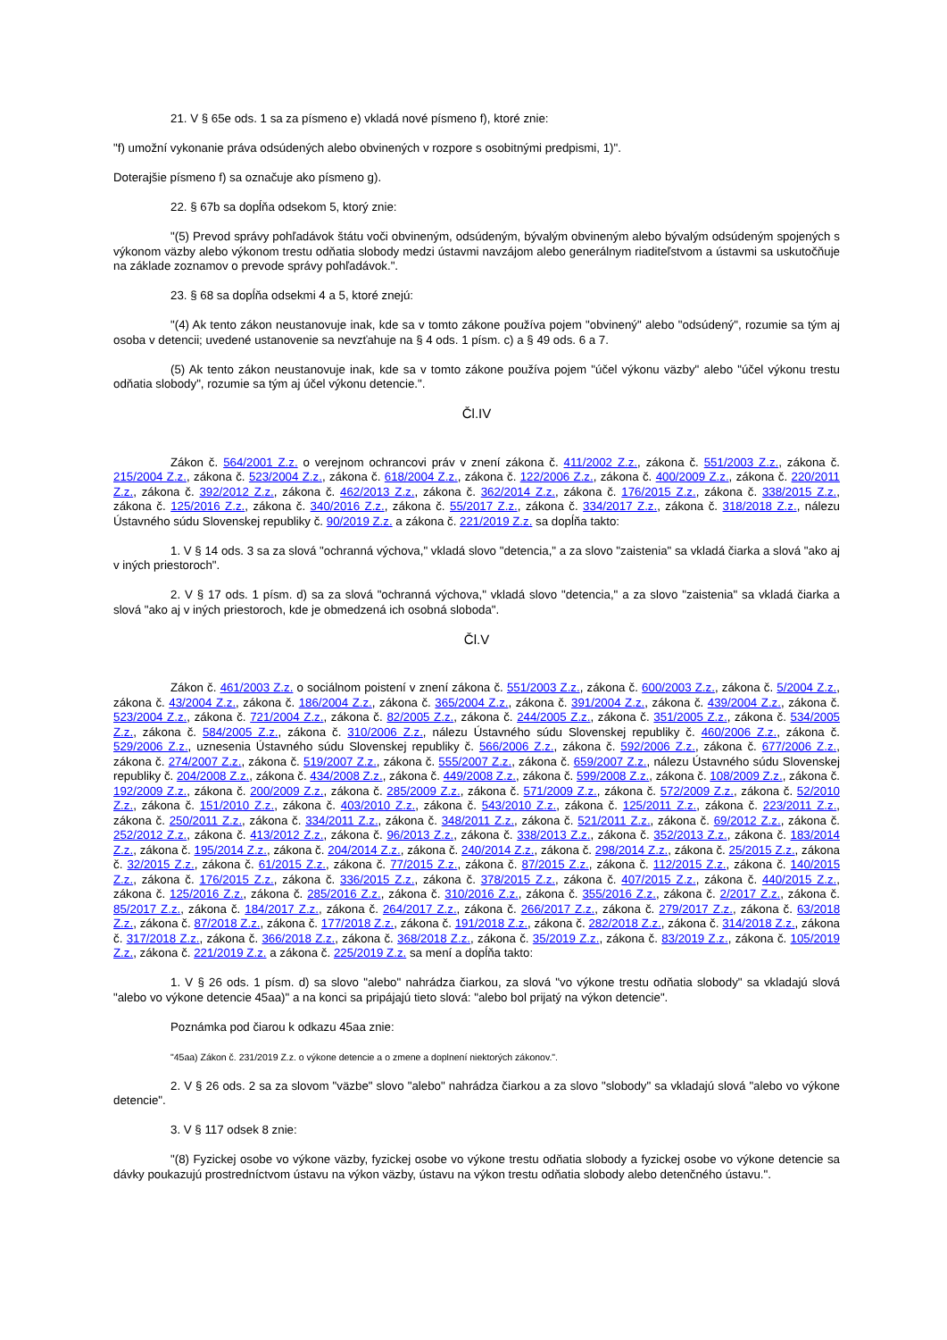21. V § 65e ods. 1 sa za písmeno e) vkladá nové písmeno f), ktoré znie:
"f) umožní vykonanie práva odsúdených alebo obvinených v rozpore s osobitnými predpismi, 1)".
Doterajšie písmeno f) sa označuje ako písmeno g).
22. § 67b sa dopĺňa odsekom 5, ktorý znie:
"(5) Prevod správy pohľadávok štátu voči obvineným, odsúdeným, bývalým obvineným alebo bývalým odsúdeným spojených s výkonom väzby alebo výkonom trestu odňatia slobody medzi ústavmi navzájom alebo generálnym riaditeľstvom a ústavmi sa uskutočňuje na základe zoznamov o prevode správy pohľadávok.".
23. § 68 sa dopĺňa odsekmi 4 a 5, ktoré znejú:
"(4) Ak tento zákon neustanovuje inak, kde sa v tomto zákone používa pojem "obvinený" alebo "odsúdený", rozumie sa tým aj osoba v detencii; uvedené ustanovenie sa nevzťahuje na § 4 ods. 1 písm. c) a § 49 ods. 6 a 7.
(5) Ak tento zákon neustanovuje inak, kde sa v tomto zákone používa pojem "účel výkonu väzby" alebo "účel výkonu trestu odňatia slobody", rozumie sa tým aj účel výkonu detencie.".
Čl.IV
Zákon č. 564/2001 Z.z. o verejnom ochrancovi práv v znení zákona č. 411/2002 Z.z., zákona č. 551/2003 Z.z., zákona č. 215/2004 Z.z., zákona č. 523/2004 Z.z., zákona č. 618/2004 Z.z., zákona č. 122/2006 Z.z., zákona č. 400/2009 Z.z., zákona č. 220/2011 Z.z., zákona č. 392/2012 Z.z., zákona č. 462/2013 Z.z., zákona č. 362/2014 Z.z., zákona č. 176/2015 Z.z., zákona č. 338/2015 Z.z., zákona č. 125/2016 Z.z., zákona č. 340/2016 Z.z., zákona č. 55/2017 Z.z., zákona č. 334/2017 Z.z., zákona č. 318/2018 Z.z., nálezu Ústavného súdu Slovenskej republiky č. 90/2019 Z.z. a zákona č. 221/2019 Z.z. sa dopĺňa takto:
1. V § 14 ods. 3 sa za slová "ochranná výchova," vkladá slovo "detencia," a za slovo "zaistenia" sa vkladá čiarka a slová "ako aj v iných priestoroch".
2. V § 17 ods. 1 písm. d) sa za slová "ochranná výchova," vkladá slovo "detencia," a za slovo "zaistenia" sa vkladá čiarka a slová "ako aj v iných priestoroch, kde je obmedzená ich osobná sloboda".
Čl.V
Zákon č. 461/2003 Z.z. o sociálnom poistení v znení zákona č. 551/2003 Z.z., zákona č. 600/2003 Z.z., zákona č. 5/2004 Z.z., zákona č. 43/2004 Z.z., zákona č. 186/2004 Z.z., zákona č. 365/2004 Z.z., zákona č. 391/2004 Z.z., zákona č. 439/2004 Z.z., zákona č. 523/2004 Z.z., zákona č. 721/2004 Z.z., zákona č. 82/2005 Z.z., zákona č. 244/2005 Z.z., zákona č. 351/2005 Z.z., zákona č. 534/2005 Z.z., zákona č. 584/2005 Z.z., zákona č. 310/2006 Z.z., nálezu Ústavného súdu Slovenskej republiky č. 460/2006 Z.z., zákona č. 529/2006 Z.z., uznesenia Ústavného súdu Slovenskej republiky č. 566/2006 Z.z., zákona č. 592/2006 Z.z., zákona č. 677/2006 Z.z., zákona č. 274/2007 Z.z., zákona č. 519/2007 Z.z., zákona č. 555/2007 Z.z., zákona č. 659/2007 Z.z., nálezu Ústavného súdu Slovenskej republiky č. 204/2008 Z.z., zákona č. 434/2008 Z.z., zákona č. 449/2008 Z.z., zákona č. 599/2008 Z.z., zákona č. 108/2009 Z.z., zákona č. 192/2009 Z.z., zákona č. 200/2009 Z.z., zákona č. 285/2009 Z.z., zákona č. 571/2009 Z.z., zákona č. 572/2009 Z.z., zákona č. 52/2010 Z.z., zákona č. 151/2010 Z.z., zákona č. 403/2010 Z.z., zákona č. 543/2010 Z.z., zákona č. 125/2011 Z.z., zákona č. 223/2011 Z.z., zákona č. 250/2011 Z.z., zákona č. 334/2011 Z.z., zákona č. 348/2011 Z.z., zákona č. 521/2011 Z.z., zákona č. 69/2012 Z.z., zákona č. 252/2012 Z.z., zákona č. 413/2012 Z.z., zákona č. 96/2013 Z.z., zákona č. 338/2013 Z.z., zákona č. 352/2013 Z.z., zákona č. 183/2014 Z.z., zákona č. 195/2014 Z.z., zákona č. 204/2014 Z.z., zákona č. 240/2014 Z.z., zákona č. 298/2014 Z.z., zákona č. 25/2015 Z.z., zákona č. 32/2015 Z.z., zákona č. 61/2015 Z.z., zákona č. 77/2015 Z.z., zákona č. 87/2015 Z.z., zákona č. 112/2015 Z.z., zákona č. 140/2015 Z.z., zákona č. 176/2015 Z.z., zákona č. 336/2015 Z.z., zákona č. 378/2015 Z.z., zákona č. 407/2015 Z.z., zákona č. 440/2015 Z.z., zákona č. 125/2016 Z.z., zákona č. 285/2016 Z.z., zákona č. 310/2016 Z.z., zákona č. 355/2016 Z.z., zákona č. 2/2017 Z.z., zákona č. 85/2017 Z.z., zákona č. 184/2017 Z.z., zákona č. 264/2017 Z.z., zákona č. 266/2017 Z.z., zákona č. 279/2017 Z.z., zákona č. 63/2018 Z.z., zákona č. 87/2018 Z.z., zákona č. 177/2018 Z.z., zákona č. 191/2018 Z.z., zákona č. 282/2018 Z.z., zákona č. 314/2018 Z.z., zákona č. 317/2018 Z.z., zákona č. 366/2018 Z.z., zákona č. 368/2018 Z.z., zákona č. 35/2019 Z.z., zákona č. 83/2019 Z.z., zákona č. 105/2019 Z.z., zákona č. 221/2019 Z.z. a zákona č. 225/2019 Z.z. sa mení a dopĺňa takto:
1. V § 26 ods. 1 písm. d) sa slovo "alebo" nahrádza čiarkou, za slová "vo výkone trestu odňatia slobody" sa vkladajú slová "alebo vo výkone detencie 45aa)" a na konci sa pripájajú tieto slová: "alebo bol prijatý na výkon detencie".
Poznámka pod čiarou k odkazu 45aa znie:
"45aa) Zákon č. 231/2019 Z.z. o výkone detencie a o zmene a doplnení niektorých zákonov.".
2. V § 26 ods. 2 sa za slovom "väzbe" slovo "alebo" nahrádza čiarkou a za slovo "slobody" sa vkladajú slová "alebo vo výkone detencie".
3. V § 117 odsek 8 znie:
"(8) Fyzickej osobe vo výkone väzby, fyzickej osobe vo výkone trestu odňatia slobody a fyzickej osobe vo výkone detencie sa dávky poukazujú prostredníctvom ústavu na výkon väzby, ústavu na výkon trestu odňatia slobody alebo detenčného ústavu.".